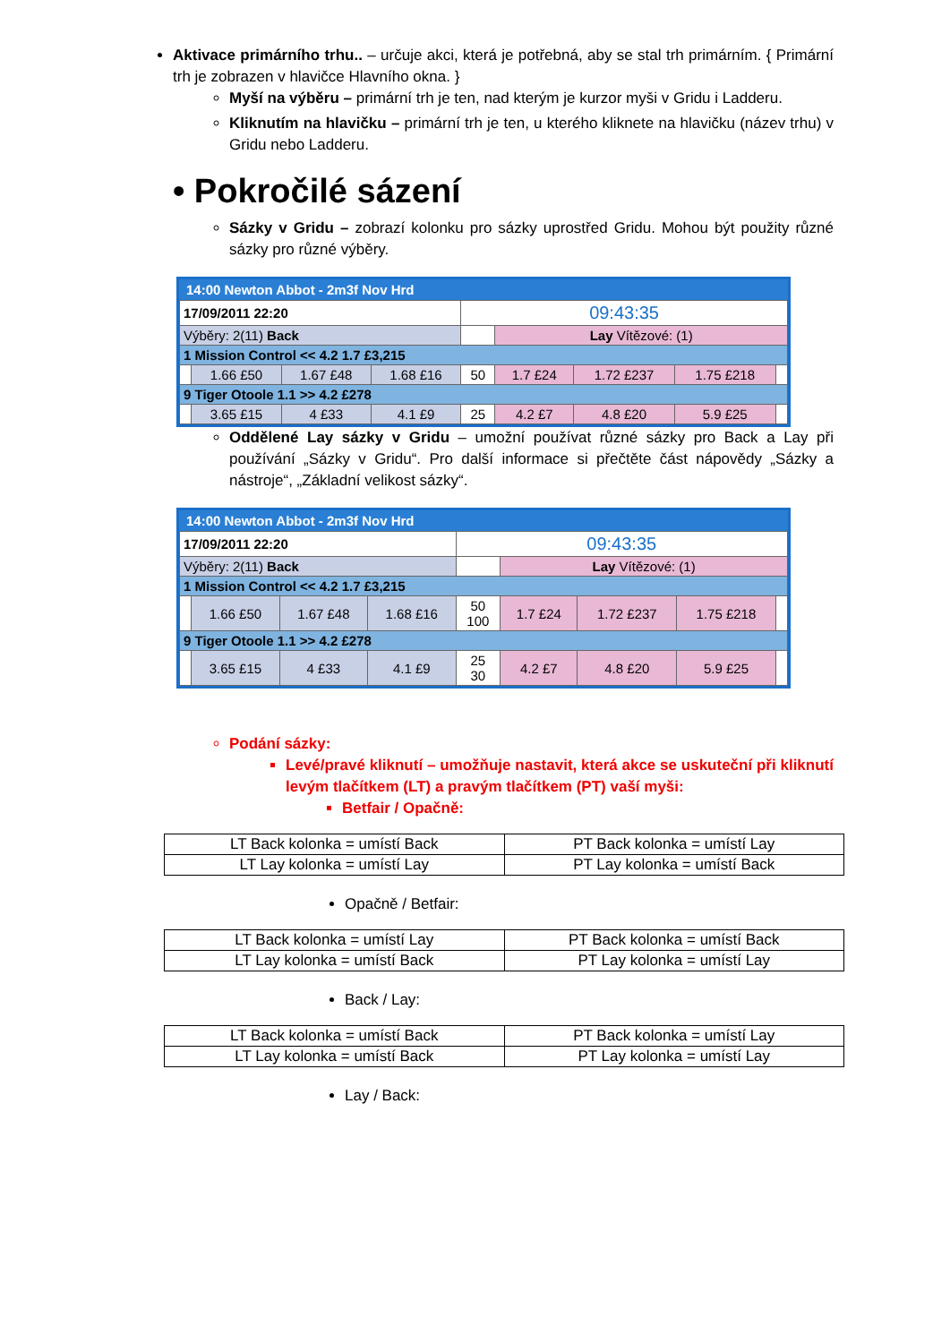Aktivace primárního trhu.. – určuje akci, která je potřebná, aby se stal trh primárním. { Primární trh je zobrazen v hlavičce Hlavního okna. }
Myší na výběru – primární trh je ten, nad kterým je kurzor myši v Gridu i Ladderu.
Kliknutím na hlavičku – primární trh je ten, u kterého kliknete na hlavičku (název trhu) v Gridu nebo Ladderu.
• Pokročilé sázení
Sázky v Gridu – zobrazí kolonku pro sázky uprostřed Gridu. Mohou být použity různé sázky pro různé výběry.
14:00 Newton Abbot - 2m3f Nov Hrd
| 17/09/2011 22:20 | | | | 09:43:35 | | | | |
| Výběry: 2(11) Back | | | | | Lay Vítězové: (1) | | | |
| 1 Mission Control << 4.2 1.7 £3,215 | | | | | | | | |
| | 1.66 £50 | 1.67 £48 | 1.68 £16 | 50 | 1.7 £24 | 1.72 £237 | 1.75 £218 | |
| 9 Tiger Otoole 1.1 >> 4.2 £278 | | | | | | | | |
| | 3.65 £15 | 4 £33 | 4.1 £9 | 25 | 4.2 £7 | 4.8 £20 | 5.9 £25 | |
Oddělené Lay sázky v Gridu – umožní používat různé sázky pro Back a Lay při používání „Sázky v Gridu“. Pro další informace si přečtěte část nápovědy „Sázky a nástroje“, „Základní velikost sázky“.
14:00 Newton Abbot - 2m3f Nov Hrd
| 17/09/2011 22:20 | | | | 09:43:35 | | | | |
| Výběry: 2(11) Back | | | | | Lay Vítězové: (1) | | | |
| 1 Mission Control << 4.2 1.7 £3,215 | | | | | | | | |
| | 1.66 £50 | 1.67 £48 | 1.68 £16 | 50 100 | 1.7 £24 | 1.72 £237 | 1.75 £218 | |
| 9 Tiger Otoole 1.1 >> 4.2 £278 | | | | | | | | |
| | 3.65 £15 | 4 £33 | 4.1 £9 | 25 30 | 4.2 £7 | 4.8 £20 | 5.9 £25 | |
Podání sázky:
Levé/pravé kliknutí – umožňuje nastavit, která akce se uskuteční při kliknutí levým tlačítkem (LT) a pravým tlačítkem (PT) vaší myši:
Betfair / Opačně:
| LT Back kolonka = umístí Back | PT Back kolonka = umístí Lay |
| LT Lay kolonka = umístí Lay | PT Lay kolonka = umístí Back |
Opačně / Betfair:
| LT Back kolonka = umístí Lay | PT Back kolonka = umístí Back |
| LT Lay kolonka = umístí Back | PT Lay kolonka = umístí Lay |
Back / Lay:
| LT Back kolonka = umístí Back | PT Back kolonka = umístí Lay |
| LT Lay kolonka = umístí Back | PT Lay kolonka = umístí Lay |
Lay / Back: